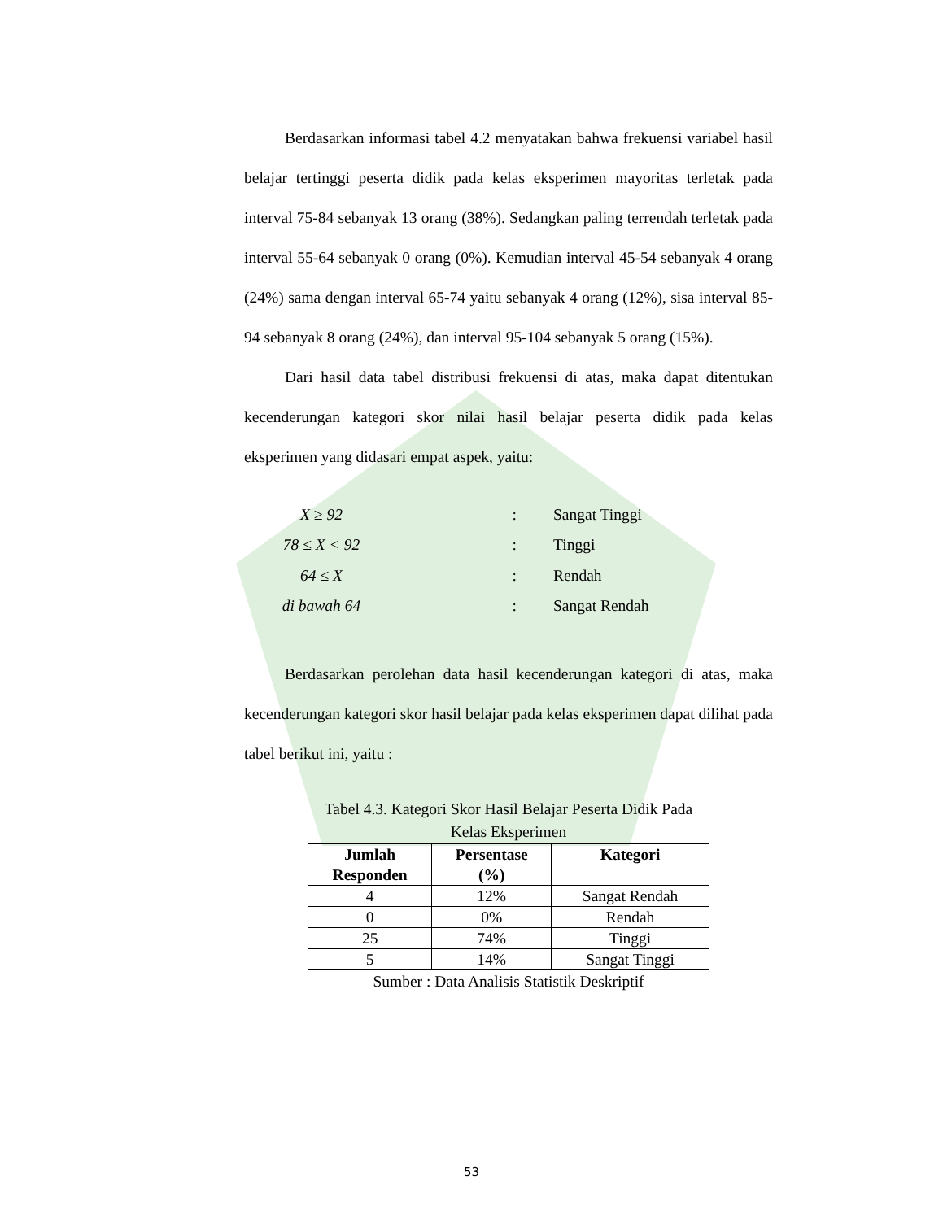Berdasarkan informasi tabel 4.2 menyatakan bahwa frekuensi variabel hasil belajar tertinggi peserta didik pada kelas eksperimen mayoritas terletak pada interval 75-84 sebanyak 13 orang (38%). Sedangkan paling terrendah terletak pada interval 55-64 sebanyak 0 orang (0%). Kemudian interval 45-54 sebanyak 4 orang (24%) sama dengan interval 65-74 yaitu sebanyak 4 orang (12%), sisa interval 85-94 sebanyak 8 orang (24%), dan interval 95-104 sebanyak 5 orang (15%).
Dari hasil data tabel distribusi frekuensi di atas, maka dapat ditentukan kecenderungan kategori skor nilai hasil belajar peserta didik pada kelas eksperimen yang didasari empat aspek, yaitu:
X ≥ 92: Sangat Tinggi
78 ≤ X < 92: Tinggi
64 ≤ X: Rendah
di bawah 64: Sangat Rendah
Berdasarkan perolehan data hasil kecenderungan kategori di atas, maka kecenderungan kategori skor hasil belajar pada kelas eksperimen dapat dilihat pada tabel berikut ini, yaitu :
Tabel 4.3. Kategori Skor Hasil Belajar Peserta Didik Pada
Kelas Eksperimen
| Jumlah Responden | Persentase (%) | Kategori |
| --- | --- | --- |
| 4 | 12% | Sangat Rendah |
| 0 | 0% | Rendah |
| 25 | 74% | Tinggi |
| 5 | 14% | Sangat Tinggi |
Sumber : Data Analisis Statistik Deskriptif
53